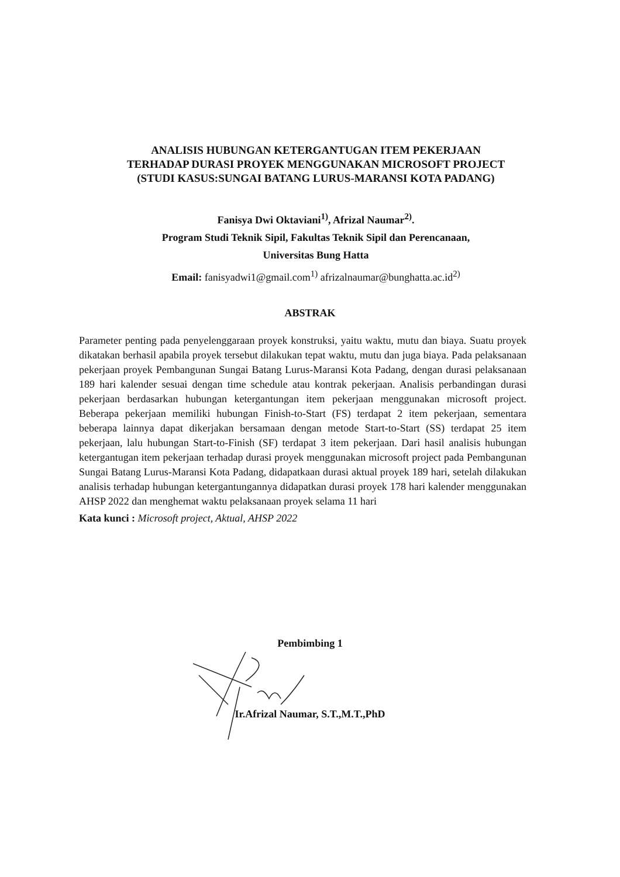ANALISIS HUBUNGAN KETERGANTUGAN ITEM PEKERJAAN
TERHADAP DURASI PROYEK MENGGUNAKAN MICROSOFT PROJECT
(STUDI KASUS:SUNGAI BATANG LURUS-MARANSI KOTA PADANG)
Fanisya Dwi Oktaviani<sup>1)</sup>, Afrizal Naumar<sup>2)</sup>.
Program Studi Teknik Sipil, Fakultas Teknik Sipil dan Perencanaan,
Universitas Bung Hatta
Email: fanisyadwi1@gmail.com<sup>1)</sup> afrizalnaumar@bunghatta.ac.id<sup>2)</sup>
ABSTRAK
Parameter penting pada penyelenggaraan proyek konstruksi, yaitu waktu, mutu dan biaya. Suatu proyek dikatakan berhasil apabila proyek tersebut dilakukan tepat waktu, mutu dan juga biaya. Pada pelaksanaan pekerjaan proyek Pembangunan Sungai Batang Lurus-Maransi Kota Padang, dengan durasi pelaksanaan 189 hari kalender sesuai dengan time schedule atau kontrak pekerjaan. Analisis perbandingan durasi pekerjaan berdasarkan hubungan ketergantungan item pekerjaan menggunakan microsoft project. Beberapa pekerjaan memiliki hubungan Finish-to-Start (FS) terdapat 2 item pekerjaan, sementara beberapa lainnya dapat dikerjakan bersamaan dengan metode Start-to-Start (SS) terdapat 25 item pekerjaan, lalu hubungan Start-to-Finish (SF) terdapat 3 item pekerjaan. Dari hasil analisis hubungan ketergantugan item pekerjaan terhadap durasi proyek menggunakan microsoft project pada Pembangunan Sungai Batang Lurus-Maransi Kota Padang, didapatkaan durasi aktual proyek 189 hari, setelah dilakukan analisis terhadap hubungan ketergantungannya didapatkan durasi proyek 178 hari kalender menggunakan AHSP 2022 dan menghemat waktu pelaksanaan proyek selama 11 hari
Kata kunci : Microsoft project, Aktual, AHSP 2022
Pembimbing 1
Ir.Afrizal Naumar, S.T.,M.T.,PhD